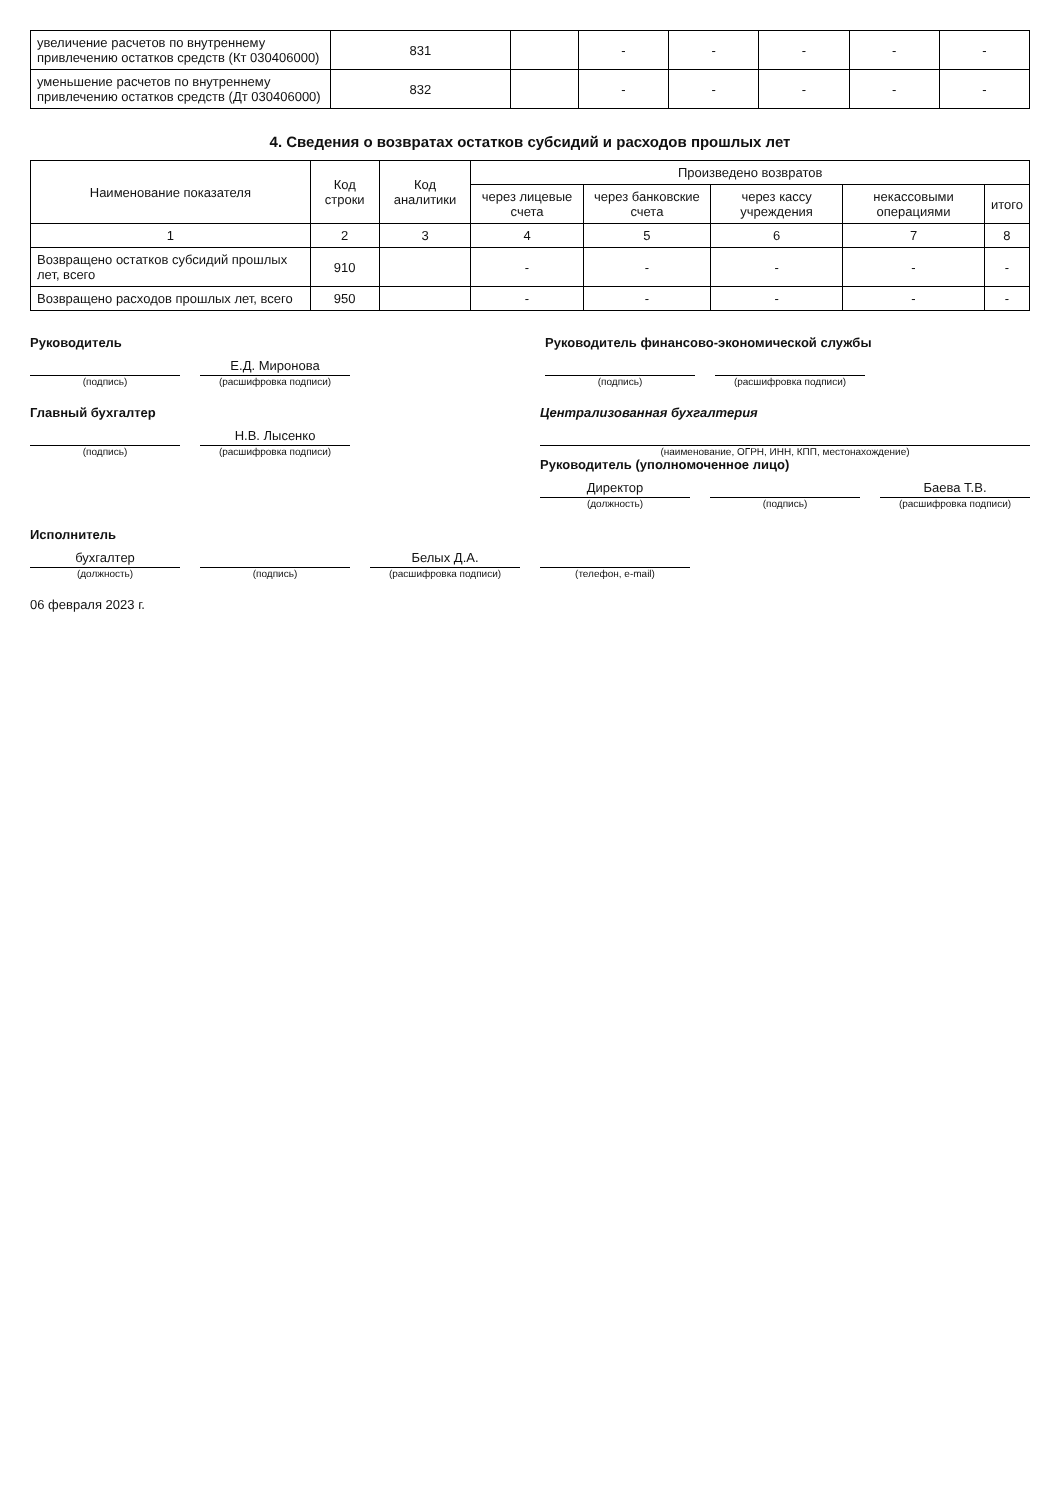| увеличение расчетов по внутреннему привлечению остатков средств (Кт 030406000) | 831 | | - | - | - | - | - |
| уменьшение расчетов по внутреннему привлечению остатков средств (Дт 030406000) | 832 | | - | - | - | - | - |
4. Сведения о возвратах остатков субсидий и расходов прошлых лет
| Наименование показателя | Код строки | Код аналитики | Произведено возвратов | | | | |
| --- | --- | --- | --- | --- | --- | --- | --- |
| | | | через лицевые счета | через банковские счета | через кассу учреждения | некассовыми операциями | итого |
| 1 | 2 | 3 | 4 | 5 | 6 | 7 | 8 |
| Возвращено остатков субсидий прошлых лет, всего | 910 | | - | - | - | - | - |
| Возвращено расходов прошлых лет, всего | 950 | | - | - | - | - | - |
Руководитель
(подпись)
Е.Д. Миронова
(расшифровка подписи)
Руководитель финансово-экономической службы
(подпись) (расшифровка подписи)
Главный бухгалтер
(подпись)
Н.В. Лысенко
(расшифровка подписи)
Централизованная бухгалтерия
(наименование, ОГРН, ИНН, КПП, местонахождение)
Руководитель (уполномоченное лицо)
Директор
(должность)
(подпись)
Баева Т.В.
(расшифровка подписи)
Исполнитель
бухгалтер
(должность)
(подпись)
Белых Д.А.
(расшифровка подписи)
(телефон, e-mail)
06 февраля 2023 г.